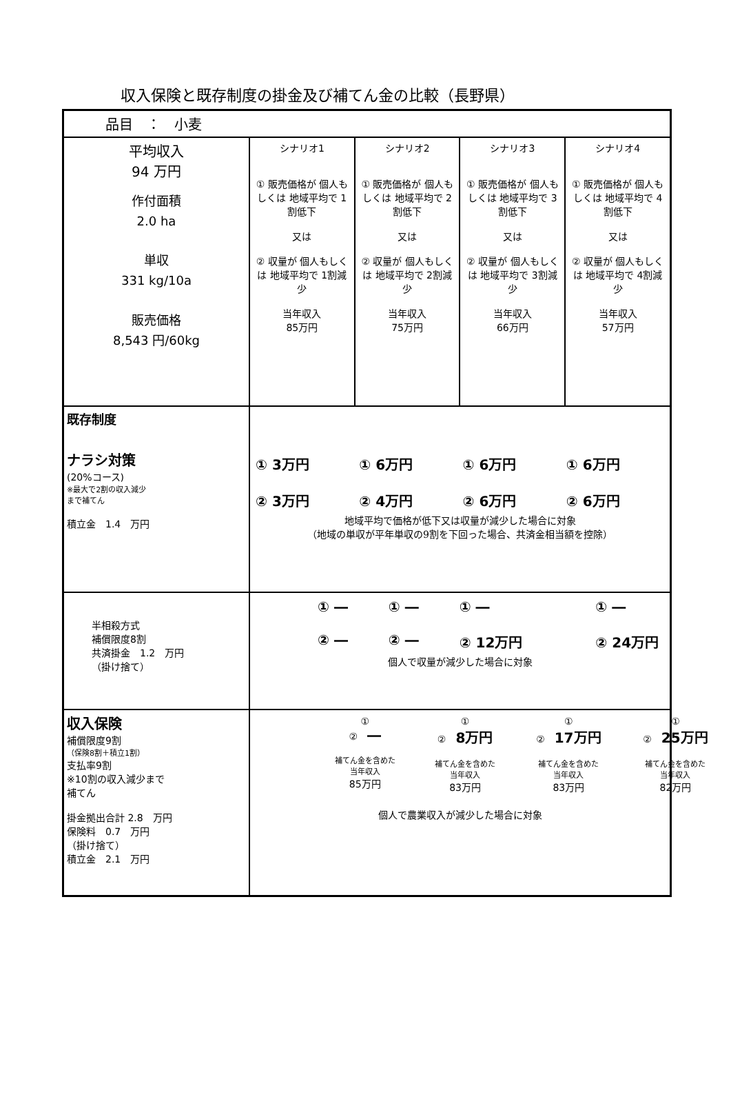収入保険と既存制度の掛金及び補てん金の比較（長野県）
| 品目 ： 小麦 | | | | |
| 平均収入 94 万円 作付面積 2.0 ha 単収 331 kg/10a 販売価格 8,543 円/60kg | シナリオ1 ① 販売価格が 個人もしくは 地域平均で 1割低下 又は ② 収量が 個人もしくは 地域平均で 1割減少 当年収入 85万円 | シナリオ2 ① 販売価格が 個人もしくは 地域平均で 2割低下 又は ② 収量が 個人もしくは 地域平均で 2割減少 当年収入 75万円 | シナリオ3 ① 販売価格が 個人もしくは 地域平均で 3割低下 又は ② 収量が 個人もしくは 地域平均で 3割減少 当年収入 66万円 | シナリオ4 ① 販売価格が 個人もしくは 地域平均で 4割低下 又は ② 収量が 個人もしくは 地域平均で 4割減少 当年収入 57万円 |
| 既存制度 ナラシ対策 (20%コース) ※最大で2割の収入減少 まで補てん 積立金 1.4 万円 | / ① 3万円 ② 3万円 / ① 6万円 ② 4万円 / ① 6万円 ② 6万円 / ① 6万円 ② 6万円 / 地域平均で価格が低下又は収量が減少した場合に対象 （地域の単収が平年単収の9割を下回った場合、共済金相当額を控除） | | | |
| 半相殺方式 補償限度8割 共済掛金 1.2 万円 （掛け捨て） | / ① ― ② ― / ① ― ② ― / ① ― ② 12万円 / ① ― ② 24万円 / 個人で収量が減少した場合に対象 | | | |
| 収入保険 補償限度9割 （保険8割＋積立1割） 支払率9割 ※10割の収入減少まで 補てん 掛金拠出合計 2.8 万円 保険料 0.7 万円 （掛け捨て） 積立金 2.1 万円 | / ① ② ― 補てん金を含めた 当年収入 85万円 / ① ② 8万円 補てん金を含めた 当年収入 83万円 / ① ② 17万円 補てん金を含めた 当年収入 83万円 / ① ② 25万円 補てん金を含めた 当年収入 82万円 / 個人で農業収入が減少した場合に対象 | | | |